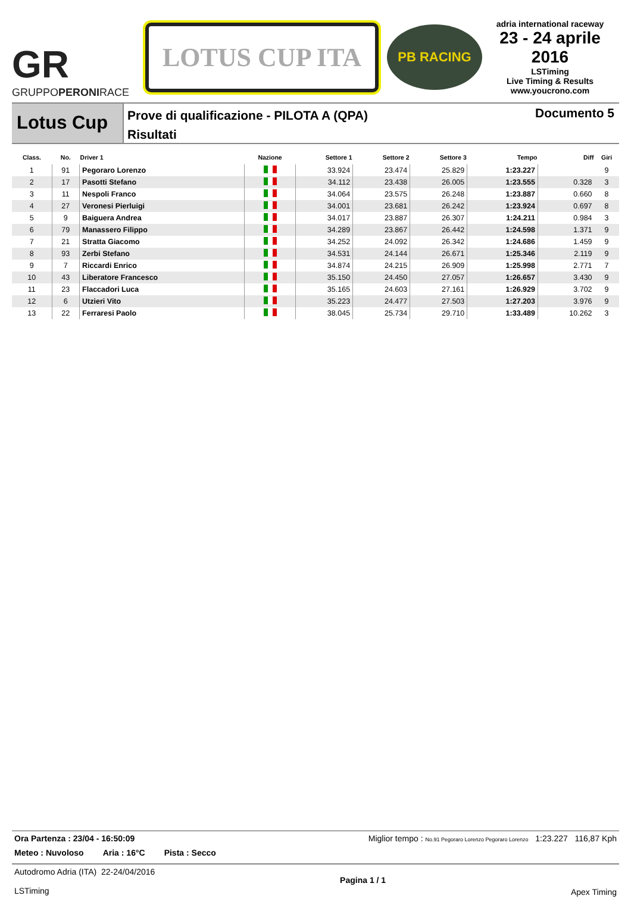GR
GRUPPOPERONIRACE
LOTUS CUP ITA
PB RACING
adria international raceway
23 - 24 aprile 2016
LSTiming
Live Timing & Results
www.youcrono.com
Lotus Cup
Prove di qualificazione - PILOTA A (QPA)
Risultati
Documento 5
| Class. | No. | Driver 1 | Nazione | Settore 1 | Settore 2 | Settore 3 | Tempo | Diff | Giri |
| --- | --- | --- | --- | --- | --- | --- | --- | --- | --- |
| 1 | 91 | Pegoraro Lorenzo | | 33.924 | 23.474 | 25.829 | 1:23.227 | | 9 |
| 2 | 17 | Pasotti Stefano | | 34.112 | 23.438 | 26.005 | 1:23.555 | 0.328 | 3 |
| 3 | 11 | Nespoli Franco | | 34.064 | 23.575 | 26.248 | 1:23.887 | 0.660 | 8 |
| 4 | 27 | Veronesi Pierluigi | | 34.001 | 23.681 | 26.242 | 1:23.924 | 0.697 | 8 |
| 5 | 9 | Baiguera Andrea | | 34.017 | 23.887 | 26.307 | 1:24.211 | 0.984 | 3 |
| 6 | 79 | Manassero Filippo | | 34.289 | 23.867 | 26.442 | 1:24.598 | 1.371 | 9 |
| 7 | 21 | Stratta Giacomo | | 34.252 | 24.092 | 26.342 | 1:24.686 | 1.459 | 9 |
| 8 | 93 | Zerbi Stefano | | 34.531 | 24.144 | 26.671 | 1:25.346 | 2.119 | 9 |
| 9 | 7 | Riccardi Enrico | | 34.874 | 24.215 | 26.909 | 1:25.998 | 2.771 | 7 |
| 10 | 43 | Liberatore Francesco | | 35.150 | 24.450 | 27.057 | 1:26.657 | 3.430 | 9 |
| 11 | 23 | Flaccadori Luca | | 35.165 | 24.603 | 27.161 | 1:26.929 | 3.702 | 9 |
| 12 | 6 | Utzieri Vito | | 35.223 | 24.477 | 27.503 | 1:27.203 | 3.976 | 9 |
| 13 | 22 | Ferraresi Paolo | | 38.045 | 25.734 | 29.710 | 1:33.489 | 10.262 | 3 |
Ora Partenza : 23/04 - 16:50:09 Miglior tempo : No.91 Pegoraro Lorenzo Pegoraro Lorenzo 1:23.227 116,87 Kph
Meteo : Nuvoloso Aria : 16°C Pista : Secco
Autodromo Adria (ITA) 22-24/04/2016
LSTiming
Pagina 1 / 1
Apex Timing